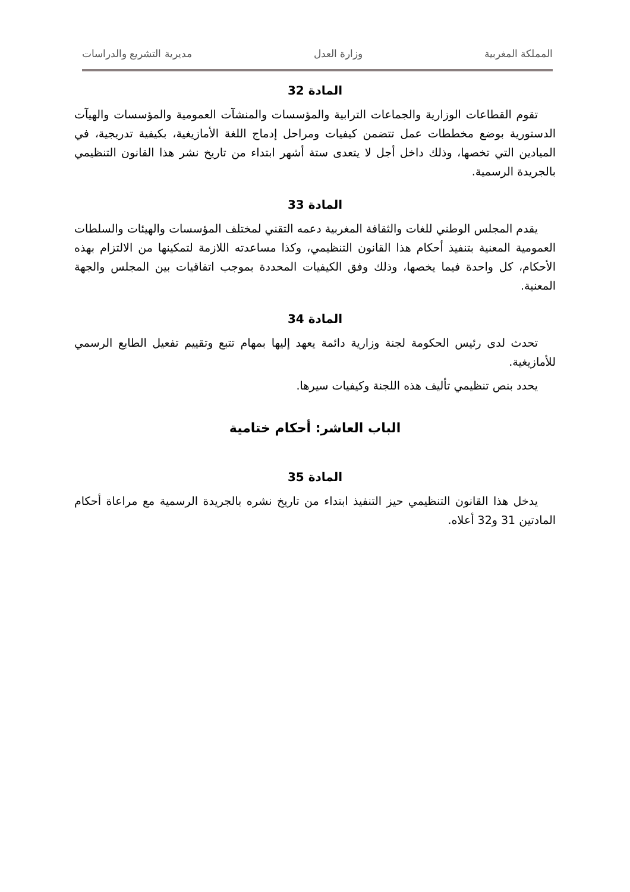المملكة المغربية وزارة العدل مديرية التشريع والدراسات
المادة 32
تقوم القطاعات الوزارية والجماعات الترابية والمؤسسات والمنشآت العمومية والمؤسسات والهيآت الدستورية بوضع مخططات عمل تتضمن كيفيات ومراحل إدماج اللغة الأمازيغية، بكيفية تدريجية، في الميادين التي تخصها، وذلك داخل أجل لا يتعدى ستة أشهر ابتداء من تاريخ نشر هذا القانون التنظيمي بالجريدة الرسمية.
المادة 33
يقدم المجلس الوطني للغات والثقافة المغربية دعمه التقني لمختلف المؤسسات والهيئات والسلطات العمومية المعنية بتنفيذ أحكام هذا القانون التنظيمي، وكذا مساعدته اللازمة لتمكينها من الالتزام بهذه الأحكام، كل واحدة فيما يخصها، وذلك وفق الكيفيات المحددة بموجب اتفاقيات بين المجلس والجهة المعنية.
المادة 34
تحدث لدى رئيس الحكومة لجنة وزارية دائمة يعهد إليها بمهام تتبع وتقييم تفعيل الطابع الرسمي للأمازيغية.
يحدد بنص تنظيمي تأليف هذه اللجنة وكيفيات سيرها.
الباب العاشر: أحكام ختامية
المادة 35
يدخل هذا القانون التنظيمي حيز التنفيذ ابتداء من تاريخ نشره بالجريدة الرسمية مع مراعاة أحكام المادتين 31 و32 أعلاه.